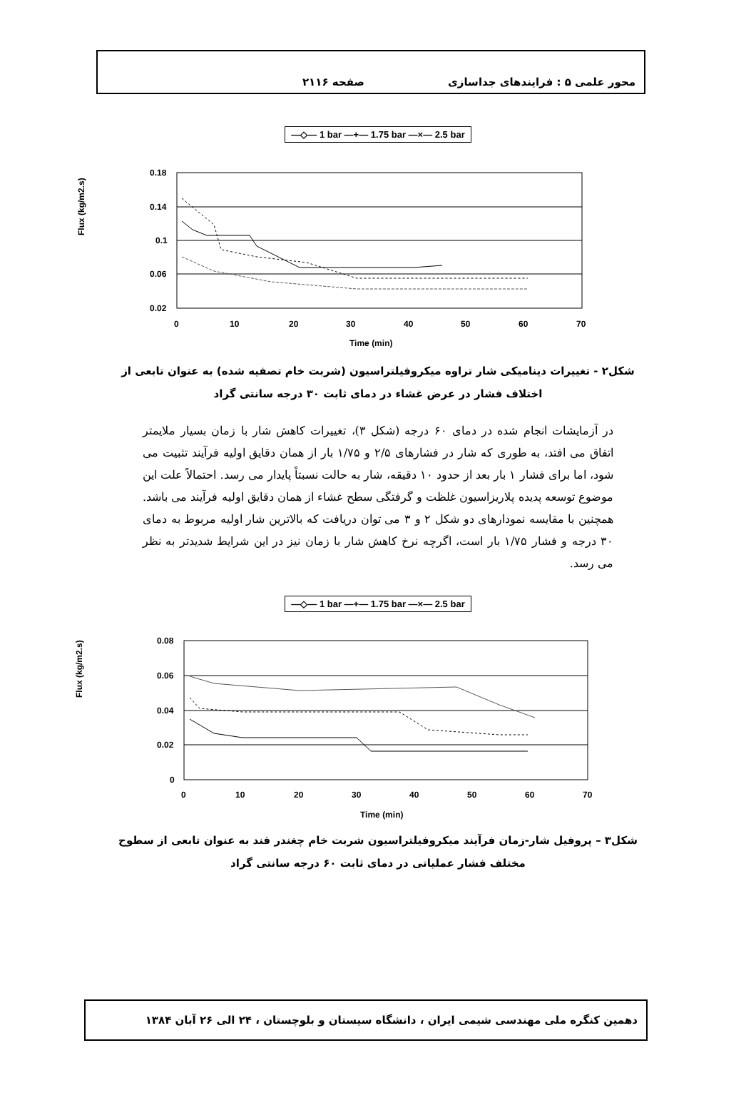محور علمی ۵ : فرایندهای جداسازی صفحه ۲۱۱۶
—◇— 1 bar —+— 1.75 bar —×— 2.5 bar
Flux (kg/m2.s)
0.18
0.14
0.1
0.06
0.02
0
10
20
30
40
50
60
70
Time (min)
شکل۲ - تغییرات دینامیکی شار تراوه میکروفیلتراسیون (شربت خام تصفیه شده) به عنوان تابعی از اختلاف فشار در عرض غشاء در دمای ثابت ۳۰ درجه سانتی گراد
در آزمایشات انجام شده در دمای ۶۰ درجه (شکل ۳)، تغییرات کاهش شار با زمان بسیار ملایمتر اتفاق می افتد، به طوری که شار در فشارهای ۲/۵ و ۱/۷۵ بار از همان دقایق اولیه فرآیند تثبیت می شود، اما برای فشار ۱ بار بعد از حدود ۱۰ دقیقه، شار به حالت نسبتاً پایدار می رسد. احتمالاً علت این موضوع توسعه پدیده پلاریزاسیون غلظت و گرفتگی سطح غشاء از همان دقایق اولیه فرآیند می باشد. همچنین با مقایسه نمودارهای دو شکل ۲ و ۳ می توان دریافت که بالاترین شار اولیه مربوط به دمای ۳۰ درجه و فشار ۱/۷۵ بار است، اگرچه نرخ کاهش شار با زمان نیز در این شرایط شدیدتر به نظر می رسد.
—◇— 1 bar —+— 1.75 bar —×— 2.5 bar
Flux (kg/m2.s)
0.08
0.06
0.04
0.02
0
0
10
20
30
40
50
60
70
Time (min)
شکل۳ – پروفیل شار-زمان فرآیند میکروفیلتراسیون شربت خام چغندر قند به عنوان تابعی از سطوح مختلف فشار عملیاتی در دمای ثابت ۶۰ درجه سانتی گراد
دهمین کنگره ملی مهندسی شیمی ایران ، دانشگاه سیستان و بلوچستان ، ۲۴ الی ۲۶ آبان ۱۳۸۴